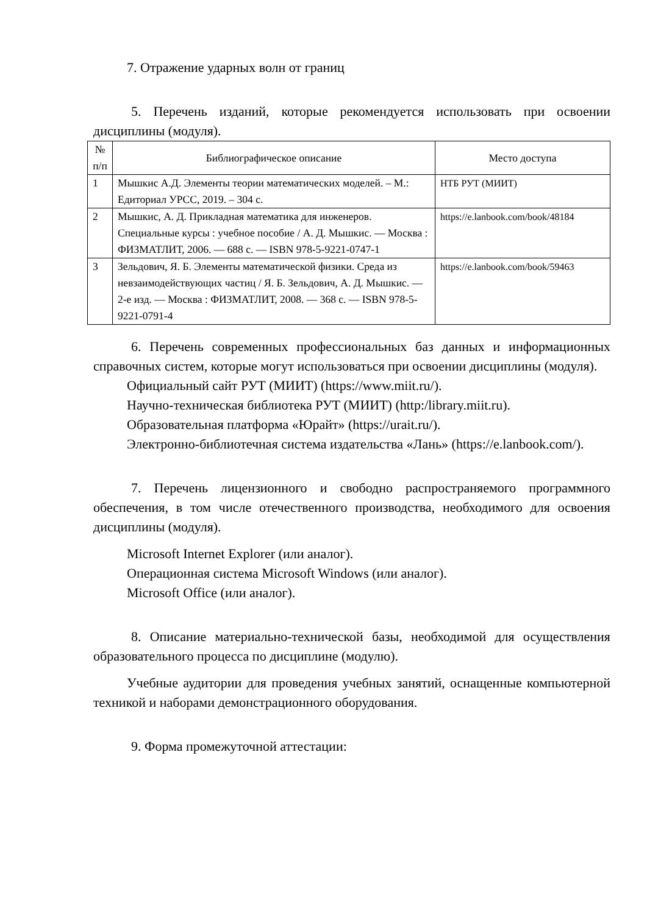7. Отражение ударных волн от границ
5. Перечень изданий, которые рекомендуется использовать при освоении дисциплины (модуля).
| № п/п | Библиографическое описание | Место доступа |
| --- | --- | --- |
| 1 | Мышкис А.Д. Элементы теории математических моделей. – М.: Едиториал УРСС, 2019. – 304 с. | НТБ РУТ (МИИТ) |
| 2 | Мышкис, А. Д. Прикладная математика для инженеров. Специальные курсы : учебное пособие / А. Д. Мышкис. — Москва : ФИЗМАТЛИТ, 2006. — 688 с. — ISBN 978-5-9221-0747-1 | https://e.lanbook.com/book/48184 |
| 3 | Зельдович, Я. Б. Элементы математической физики. Среда из невзаимодействующих частиц / Я. Б. Зельдович, А. Д. Мышкис. — 2-е изд. — Москва : ФИЗМАТЛИТ, 2008. — 368 с. — ISBN 978-5-9221-0791-4 | https://e.lanbook.com/book/59463 |
6. Перечень современных профессиональных баз данных и информационных справочных систем, которые могут использоваться при освоении дисциплины (модуля).
Официальный сайт РУТ (МИИТ) (https://www.miit.ru/).
Научно-техническая библиотека РУТ (МИИТ) (http:/library.miit.ru).
Образовательная платформа «Юрайт» (https://urait.ru/).
Электронно-библиотечная система издательства «Лань» (https://e.lanbook.com/).
7. Перечень лицензионного и свободно распространяемого программного обеспечения, в том числе отечественного производства, необходимого для освоения дисциплины (модуля).
Microsoft Internet Explorer (или аналог).
Операционная система Microsoft Windows (или аналог).
Microsoft Office (или аналог).
8. Описание материально-технической базы, необходимой для осуществления образовательного процесса по дисциплине (модулю).
Учебные аудитории для проведения учебных занятий, оснащенные компьютерной техникой и наборами демонстрационного оборудования.
9. Форма промежуточной аттестации: